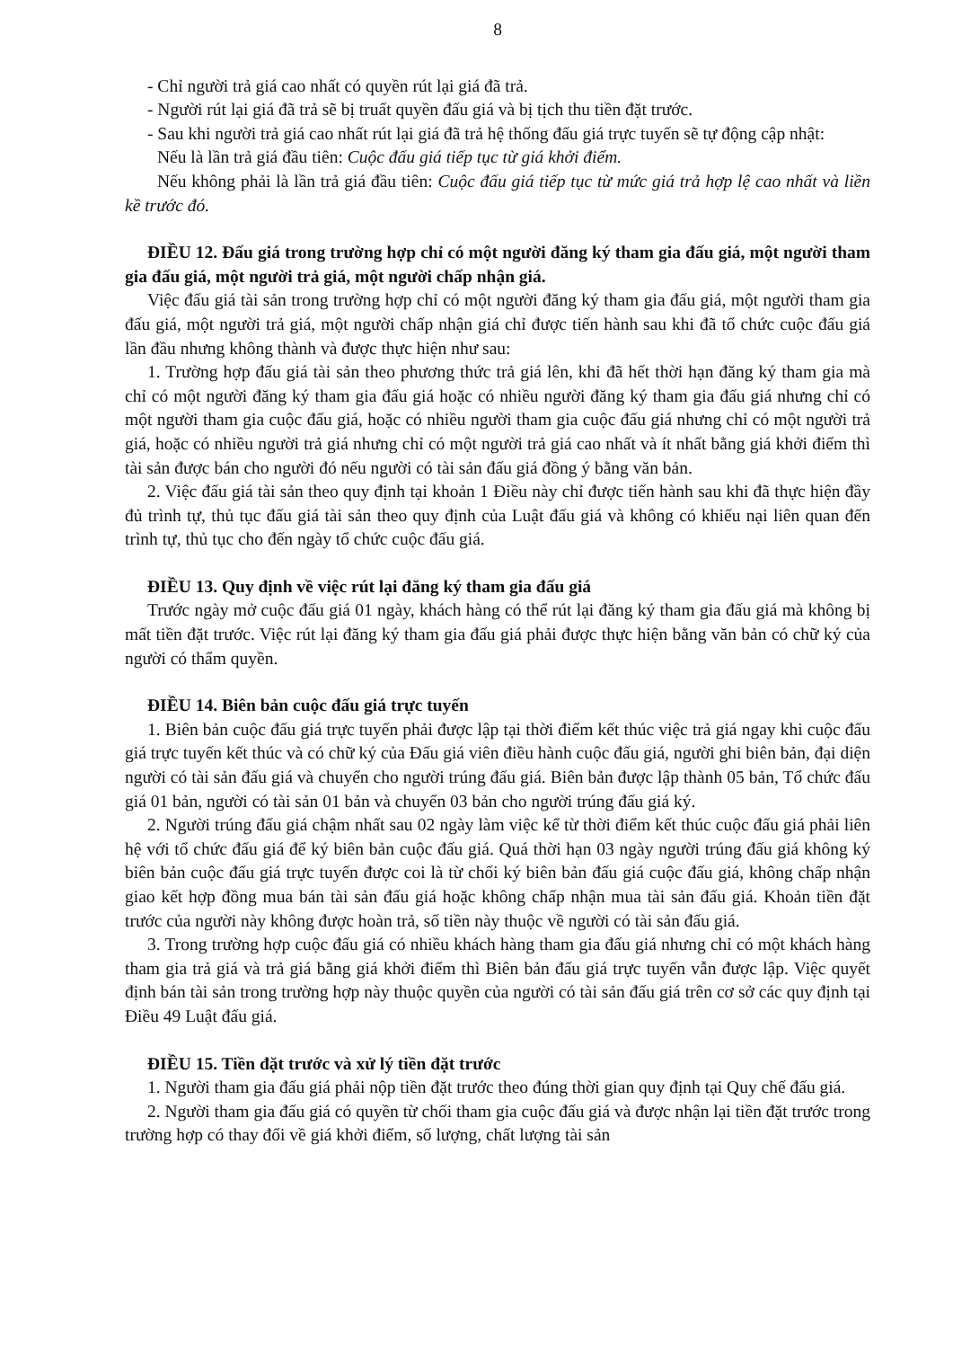8
- Chỉ người trả giá cao nhất có quyền rút lại giá đã trả.
- Người rút lại giá đã trả sẽ bị truất quyền đấu giá và bị tịch thu tiền đặt trước.
- Sau khi người trả giá cao nhất rút lại giá đã trả hệ thống đấu giá trực tuyến sẽ tự động cập nhật:
Nếu là lần trả giá đầu tiên: Cuộc đấu giá tiếp tục từ giá khởi điểm.
Nếu không phải là lần trả giá đầu tiên: Cuộc đấu giá tiếp tục từ mức giá trả hợp lệ cao nhất và liền kề trước đó.
ĐIỀU 12. Đấu giá trong trường hợp chỉ có một người đăng ký tham gia đấu giá, một người tham gia đấu giá, một người trả giá, một người chấp nhận giá.
Việc đấu giá tài sản trong trường hợp chỉ có một người đăng ký tham gia đấu giá, một người tham gia đấu giá, một người trả giá, một người chấp nhận giá chỉ được tiến hành sau khi đã tổ chức cuộc đấu giá lần đầu nhưng không thành và được thực hiện như sau:
1. Trường hợp đấu giá tài sản theo phương thức trả giá lên, khi đã hết thời hạn đăng ký tham gia mà chỉ có một người đăng ký tham gia đấu giá hoặc có nhiều người đăng ký tham gia đấu giá nhưng chỉ có một người tham gia cuộc đấu giá, hoặc có nhiều người tham gia cuộc đấu giá nhưng chỉ có một người trả giá, hoặc có nhiều người trả giá nhưng chỉ có một người trả giá cao nhất và ít nhất bằng giá khởi điểm thì tài sản được bán cho người đó nếu người có tài sản đấu giá đồng ý bằng văn bản.
2. Việc đấu giá tài sản theo quy định tại khoản 1 Điều này chỉ được tiến hành sau khi đã thực hiện đầy đủ trình tự, thủ tục đấu giá tài sản theo quy định của Luật đấu giá và không có khiếu nại liên quan đến trình tự, thủ tục cho đến ngày tổ chức cuộc đấu giá.
ĐIỀU 13. Quy định về việc rút lại đăng ký tham gia đấu giá
Trước ngày mở cuộc đấu giá 01 ngày, khách hàng có thể rút lại đăng ký tham gia đấu giá mà không bị mất tiền đặt trước. Việc rút lại đăng ký tham gia đấu giá phải được thực hiện bằng văn bản có chữ ký của người có thẩm quyền.
ĐIỀU 14. Biên bản cuộc đấu giá trực tuyến
1. Biên bản cuộc đấu giá trực tuyến phải được lập tại thời điểm kết thúc việc trả giá ngay khi cuộc đấu giá trực tuyến kết thúc và có chữ ký của Đấu giá viên điều hành cuộc đấu giá, người ghi biên bản, đại diện người có tài sản đấu giá và chuyển cho người trúng đấu giá. Biên bản được lập thành 05 bản, Tổ chức đấu giá 01 bản, người có tài sản 01 bản và chuyển 03 bản cho người trúng đấu giá ký.
2. Người trúng đấu giá chậm nhất sau 02 ngày làm việc kể từ thời điểm kết thúc cuộc đấu giá phải liên hệ với tổ chức đấu giá để ký biên bản cuộc đấu giá. Quá thời hạn 03 ngày người trúng đấu giá không ký biên bản cuộc đấu giá trực tuyến được coi là từ chối ký biên bản đấu giá cuộc đấu giá, không chấp nhận giao kết hợp đồng mua bán tài sản đấu giá hoặc không chấp nhận mua tài sản đấu giá. Khoản tiền đặt trước của người này không được hoàn trả, số tiền này thuộc về người có tài sản đấu giá.
3. Trong trường hợp cuộc đấu giá có nhiều khách hàng tham gia đấu giá nhưng chỉ có một khách hàng tham gia trả giá và trả giá bằng giá khởi điểm thì Biên bản đấu giá trực tuyến vẫn được lập. Việc quyết định bán tài sản trong trường hợp này thuộc quyền của người có tài sản đấu giá trên cơ sở các quy định tại Điều 49 Luật đấu giá.
ĐIỀU 15. Tiền đặt trước và xử lý tiền đặt trước
1. Người tham gia đấu giá phải nộp tiền đặt trước theo đúng thời gian quy định tại Quy chế đấu giá.
2. Người tham gia đấu giá có quyền từ chối tham gia cuộc đấu giá và được nhận lại tiền đặt trước trong trường hợp có thay đổi về giá khởi điểm, số lượng, chất lượng tài sản